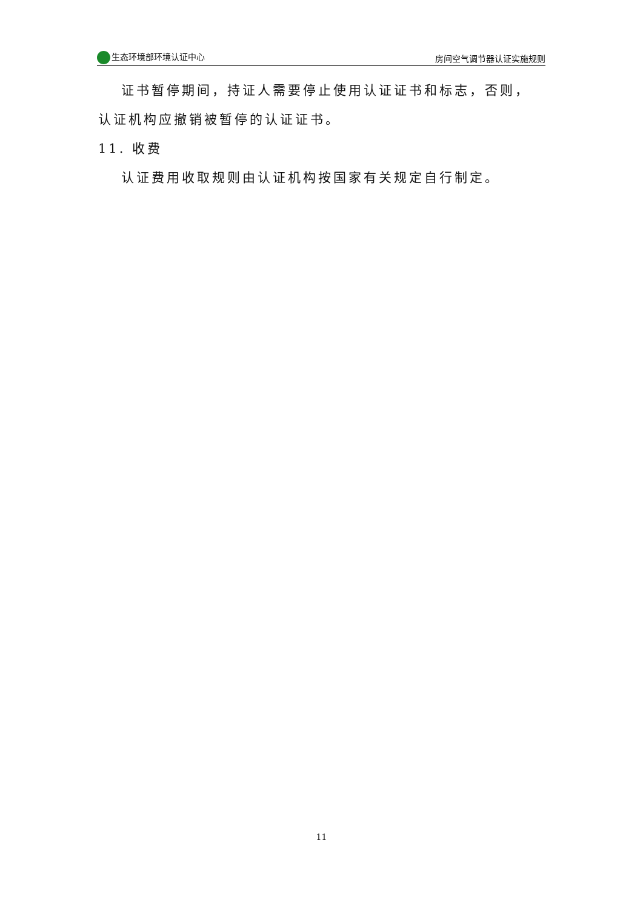生态环境部环境认证中心 房间空气调节器认证实施规则
证书暂停期间，持证人需要停止使用认证证书和标志，否则，认证机构应撤销被暂停的认证证书。
11. 收费
认证费用收取规则由认证机构按国家有关规定自行制定。
11